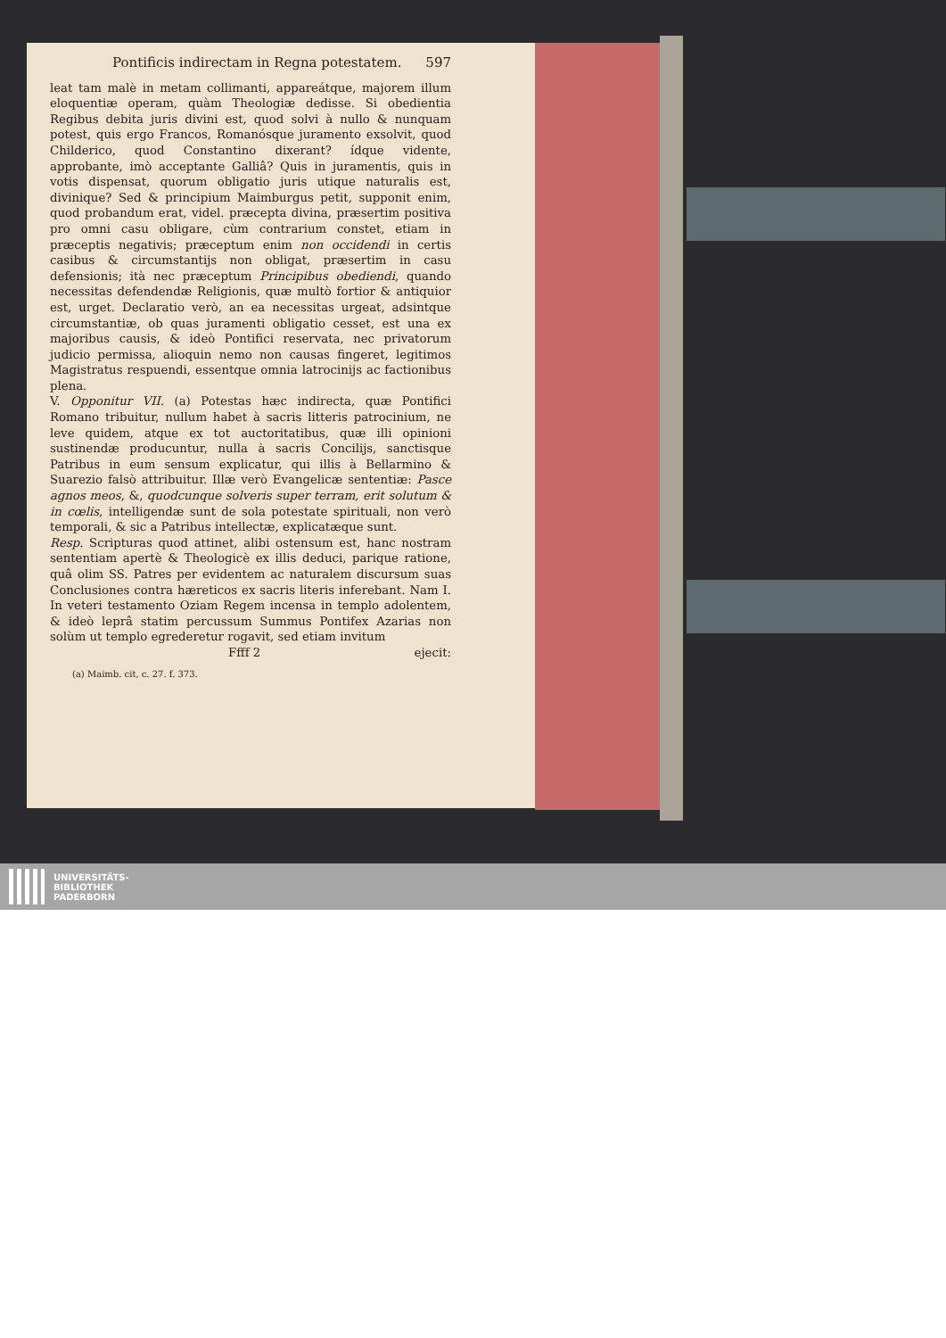Pontificis indirectam in Regna potestatem. 597
leat tam malè in metam collimanti, appareátque, majorem illum eloquentiæ operam, quàm Theologiæ dedisse. Si obedientia Regibus debita juris divini est, quod solvi à nullo & nunquam potest, quis ergo Francos, Romanósque juramento exsolvit, quod Childerico, quod Constantino dixerant? ídque vidente, approbante, imò acceptante Galliâ? Quis in juramentis, quis in votis dispensat, quorum obligatio juris utique naturalis est, divinique? Sed & principium Maimburgus petit, supponit enim, quod probandum erat, videl. præcepta divina, præsertim positiva pro omni casu obligare, cùm contrarium constet, etiam in præceptis negativis; præceptum enim non occidendi in certis casibus & circumstantijs non obligat, præsertim in casu defensionis; ità nec præceptum Principibus obediendi, quando necessitas defendendæ Religionis, quæ multò fortior & antiquior est, urget. Declaratio verò, an ea necessitas urgeat, adsintque circumstantiæ, ob quas juramenti obligatio cesset, est una ex majoribus causis, & ideò Pontifici reservata, nec privatorum judicio permissa, alioquin nemo non causas fingeret, legitimos Magistratus respuendi, essentque omnia latrocinijs ac factionibus plena.
V. Opponitur VII. (a) Potestas hæc indirecta, quæ Pontifici Romano tribuitur, nullum habet à sacris litteris patrocinium, ne leve quidem, atque ex tot auctoritatibus, quæ illi opinioni sustinendæ producuntur, nulla à sacris Concilijs, sanctisque Patribus in eum sensum explicatur, qui illis à Bellarmino & Suarezio falsò attribuitur. Illæ verò Evangelicæ sententiæ: Pasce agnos meos, &, quodcunque solveris super terram, erit solutum & in cœlis, intelligendæ sunt de sola potestate spirituali, non verò temporali, & sic a Patribus intellectæ, explicatæque sunt.
Resp. Scripturas quod attinet, alibi ostensum est, hanc nostram sententiam apertè & Theologicè ex illis deduci, parique ratione, quâ olim SS. Patres per evidentem ac naturalem discursum suas Conclusiones contra hæreticos ex sacris literis inferebant. Nam I. In veteri testamento Oziam Regem incensa in templo adolentem, & ideò leprâ statim percussum Summus Pontifex Azarias non solùm ut templo egrederetur rogavit, sed etiam invitum
Ffff 2 ejecit:
(a) Maimb. cit, c. 27. f. 373.
UNIVERSITÄTS-
BIBLIOTHEK
PADERBORN